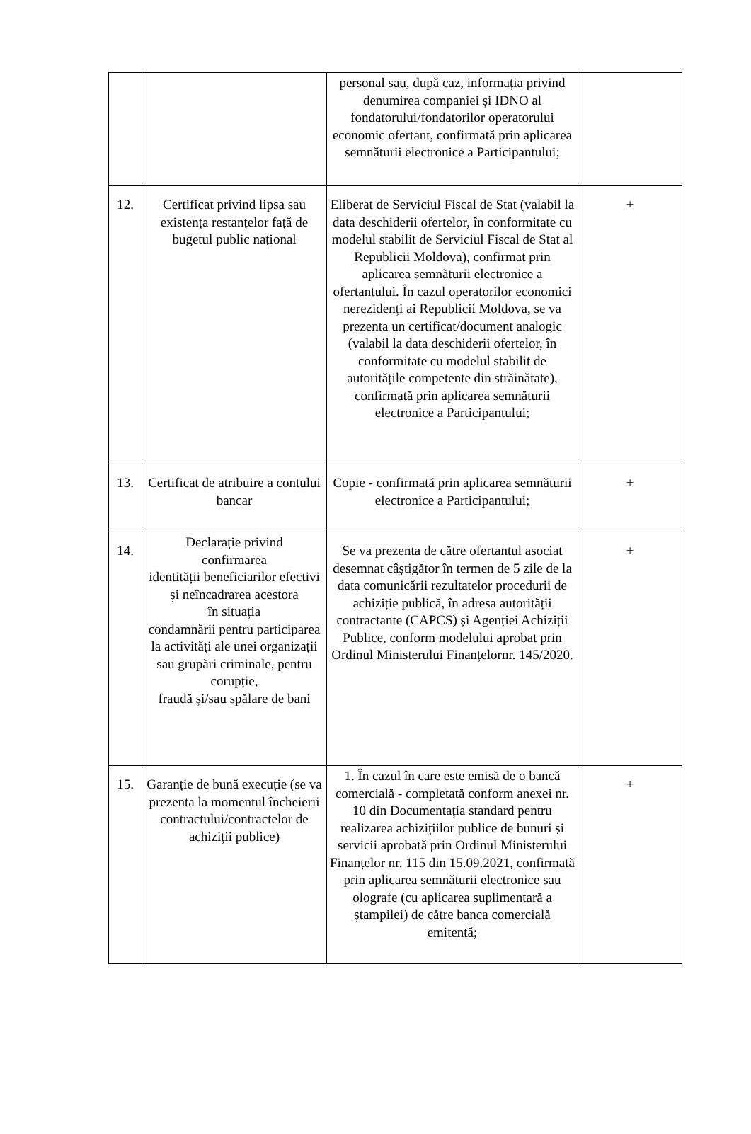| | | personal sau, după caz, informația privind denumirea companiei și IDNO al fondatorului/fondatorilor operatorului economic ofertant, confirmată prin aplicarea semnăturii electronice a Participantului; | |
| 12. | Certificat privind lipsa sau existența restanțelor față de bugetul public național | Eliberat de Serviciul Fiscal de Stat (valabil la data deschiderii ofertelor, în conformitate cu modelul stabilit de Serviciul Fiscal de Stat al Republicii Moldova), confirmat prin aplicarea semnăturii electronice a ofertantului. În cazul operatorilor economici nerezidenți ai Republicii Moldova, se va prezenta un certificat/document analogic (valabil la data deschiderii ofertelor, în conformitate cu modelul stabilit de autoritățile competente din străinătate), confirmată prin aplicarea semnăturii electronice a Participantului; | + |
| 13. | Certificat de atribuire a contului bancar | Copie - confirmată prin aplicarea semnăturii electronice a Participantului; | + |
| 14. | Declarație privind confirmarea identității beneficiarilor efectivi și neîncadrarea acestora în situația condamnării pentru participarea la activități ale unei organizații sau grupări criminale, pentru corupție, fraudă și/sau spălare de bani | Se va prezenta de către ofertantul asociat desemnat câștigător în termen de 5 zile de la data comunicării rezultatelor procedurii de achiziție publică, în adresa autorității contractante (CAPCS) și Agenției Achiziții Publice, conform modelului aprobat prin Ordinul Ministerului Finanțelornr. 145/2020. | + |
| 15. | Garanție de bună execuție (se va prezenta la momentul încheierii contractului/contractelor de achiziții publice) | 1. În cazul în care este emisă de o bancă comercială - completată conform anexei nr. 10 din Documentația standard pentru realizarea achizițiilor publice de bunuri și servicii aprobată prin Ordinul Ministerului Finanțelor nr. 115 din 15.09.2021, confirmată prin aplicarea semnăturii electronice sau olografe (cu aplicarea suplimentară a ștampilei) de către banca comercială emitentă; | + |